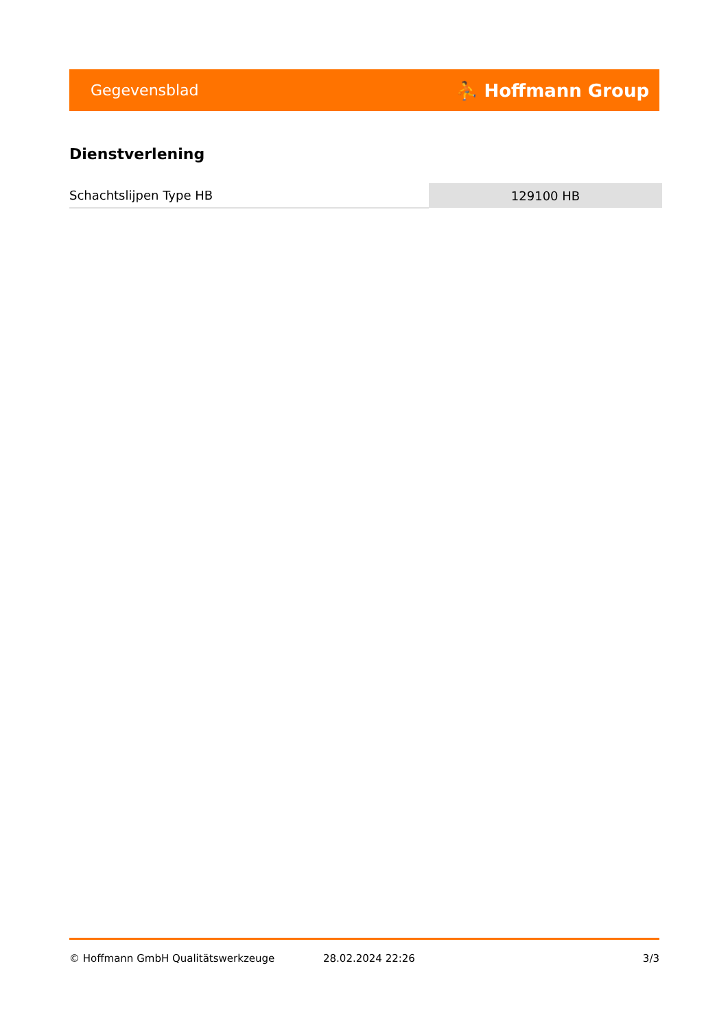Gegevensblad ⛹ Hoffmann Group
Dienstverlening
| Schachtslijpen Type HB | 129100 HB |
© Hoffmann GmbH Qualitätswerkzeuge 28.02.2024 22:26 3/3